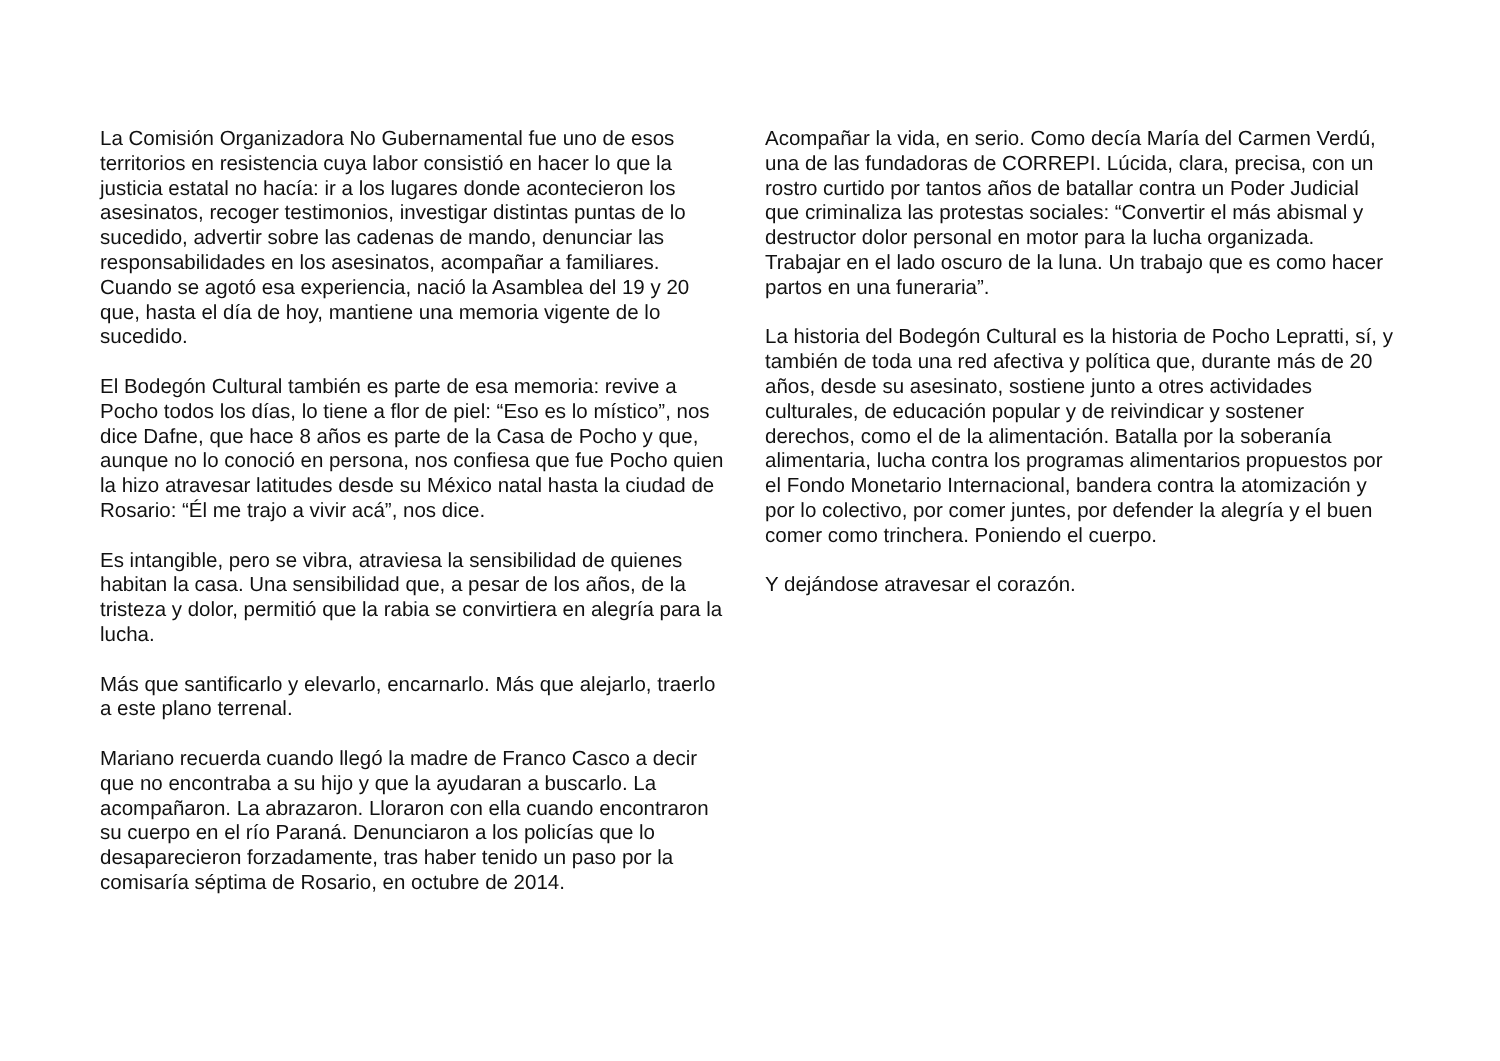La Comisión Organizadora No Gubernamental fue uno de esos territorios en resistencia cuya labor consistió en hacer lo que la justicia estatal no hacía: ir a los lugares donde acontecieron los asesinatos, recoger testimonios, investigar distintas puntas de lo sucedido, advertir sobre las cadenas de mando, denunciar las responsabilidades en los asesinatos, acompañar a familiares. Cuando se agotó esa experiencia, nació la Asamblea del 19 y 20 que, hasta el día de hoy, mantiene una memoria vigente de lo sucedido.
El Bodegón Cultural también es parte de esa memoria: revive a Pocho todos los días, lo tiene a flor de piel: “Eso es lo místico”, nos dice Dafne, que hace 8 años es parte de la Casa de Pocho y que, aunque no lo conoció en persona, nos confiesa que fue Pocho quien la hizo atravesar latitudes desde su México natal hasta la ciudad de Rosario: “Él me trajo a vivir acá”, nos dice.
Es intangible, pero se vibra, atraviesa la sensibilidad de quienes habitan la casa. Una sensibilidad que, a pesar de los años, de la tristeza y dolor, permitió que la rabia se convirtiera en alegría para la lucha.
Más que santificarlo y elevarlo, encarnarlo. Más que alejarlo, traerlo a este plano terrenal.
Mariano recuerda cuando llegó la madre de Franco Casco a decir que no encontraba a su hijo y que la ayudaran a buscarlo. La acompañaron. La abrazaron. Lloraron con ella cuando encontraron su cuerpo en el río Paraná. Denunciaron a los policías que lo desaparecieron forzadamente, tras haber tenido un paso por la comisaría séptima de Rosario, en octubre de 2014.
Acompañar la vida, en serio. Como decía María del Carmen Verdú, una de las fundadoras de CORREPI. Lúcida, clara, precisa, con un rostro curtido por tantos años de batallar contra un Poder Judicial que criminaliza las protestas sociales: “Convertir el más abismal y destructor dolor personal en motor para la lucha organizada. Trabajar en el lado oscuro de la luna. Un trabajo que es como hacer partos en una funeraria”.
La historia del Bodegón Cultural es la historia de Pocho Lepratti, sí, y también de toda una red afectiva y política que, durante más de 20 años, desde su asesinato, sostiene junto a otres actividades culturales, de educación popular y de reivindicar y sostener derechos, como el de la alimentación. Batalla por la soberanía alimentaria, lucha contra los programas alimentarios propuestos por el Fondo Monetario Internacional, bandera contra la atomización y por lo colectivo, por comer juntes, por defender la alegría y el buen comer como trinchera. Poniendo el cuerpo.
Y dejándose atravesar el corazón.